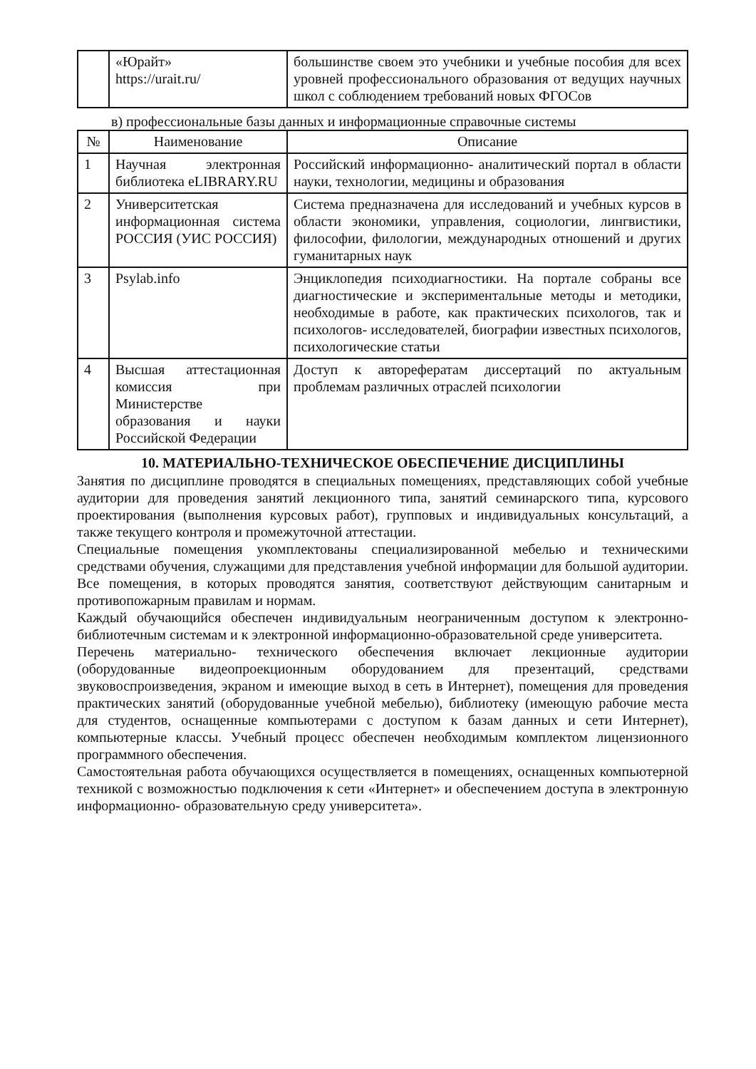| | «Юрайт» https://urait.ru/ | большинстве своем это учебники и учебные пособия для всех уровней профессионального образования от ведущих научных школ с соблюдением требований новых ФГОСов |
в) профессиональные базы данных и информационные справочные системы
| № | Наименование | Описание |
| --- | --- | --- |
| 1 | Научная электронная библиотека eLIBRARY.RU | Российский информационно- аналитический портал в области науки, технологии, медицины и образования |
| 2 | Университетская информационная система РОССИЯ (УИС РОССИЯ) | Система предназначена для исследований и учебных курсов в области экономики, управления, социологии, лингвистики, философии, филологии, международных отношений и других гуманитарных наук |
| 3 | Psylab.info | Энциклопедия психодиагностики. На портале собраны все диагностические и экспериментальные методы и методики, необходимые в работе, как практических психологов, так и психологов- исследователей, биографии известных психологов, психологические статьи |
| 4 | Высшая аттестационная комиссия при Министерстве образования и науки Российской Федерации | Доступ к авторефератам диссертаций по актуальным проблемам различных отраслей психологии |
10. МАТЕРИАЛЬНО-ТЕХНИЧЕСКОЕ ОБЕСПЕЧЕНИЕ ДИСЦИПЛИНЫ
Занятия по дисциплине проводятся в специальных помещениях, представляющих собой учебные аудитории для проведения занятий лекционного типа, занятий семинарского типа, курсового проектирования (выполнения курсовых работ), групповых и индивидуальных консультаций, а также текущего контроля и промежуточной аттестации.
Специальные помещения укомплектованы специализированной мебелью и техническими средствами обучения, служащими для представления учебной информации для большой аудитории. Все помещения, в которых проводятся занятия, соответствуют действующим санитарным и противопожарным правилам и нормам.
Каждый обучающийся обеспечен индивидуальным неограниченным доступом к электронно- библиотечным системам и к электронной информационно-образовательной среде университета.
Перечень материально- технического обеспечения включает лекционные аудитории (оборудованные видеопроекционным оборудованием для презентаций, средствами звуковоспроизведения, экраном и имеющие выход в сеть в Интернет), помещения для проведения практических занятий (оборудованные учебной мебелью), библиотеку (имеющую рабочие места для студентов, оснащенные компьютерами с доступом к базам данных и сети Интернет), компьютерные классы. Учебный процесс обеспечен необходимым комплектом лицензионного программного обеспечения.
Самостоятельная работа обучающихся осуществляется в помещениях, оснащенных компьютерной техникой с возможностью подключения к сети «Интернет» и обеспечением доступа в электронную информационно- образовательную среду университета».